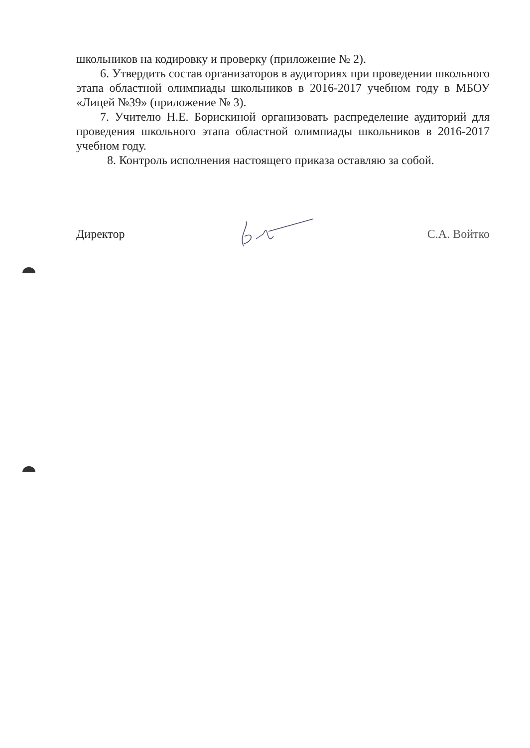школьников на кодировку и проверку (приложение № 2).
6. Утвердить состав организаторов в аудиториях при проведении школьного этапа областной олимпиады школьников в 2016-2017 учебном году в МБОУ «Лицей №39» (приложение № 3).
7. Учителю Н.Е. Борискиной организовать распределение аудиторий для проведения школьного этапа областной олимпиады школьников в 2016-2017 учебном году.
8. Контроль исполнения настоящего приказа оставляю за собой.
Директор С.А. Войтко